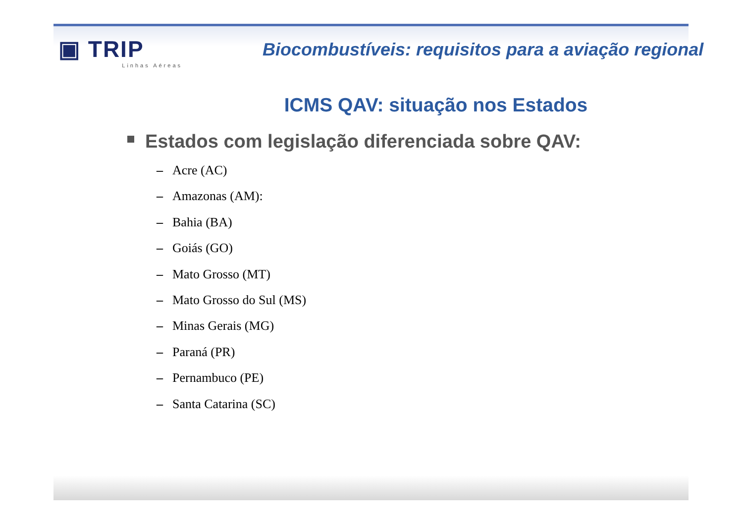▣ TRIP
Linhas Aéreas
Biocombustíveis: requisitos para a aviação regional
ICMS QAV: situação nos Estados
Estados com legislação diferenciada sobre QAV:
– Acre (AC)
– Amazonas (AM):
– Bahia (BA)
– Goiás (GO)
– Mato Grosso (MT)
– Mato Grosso do Sul (MS)
– Minas Gerais (MG)
– Paraná (PR)
– Pernambuco (PE)
– Santa Catarina (SC)